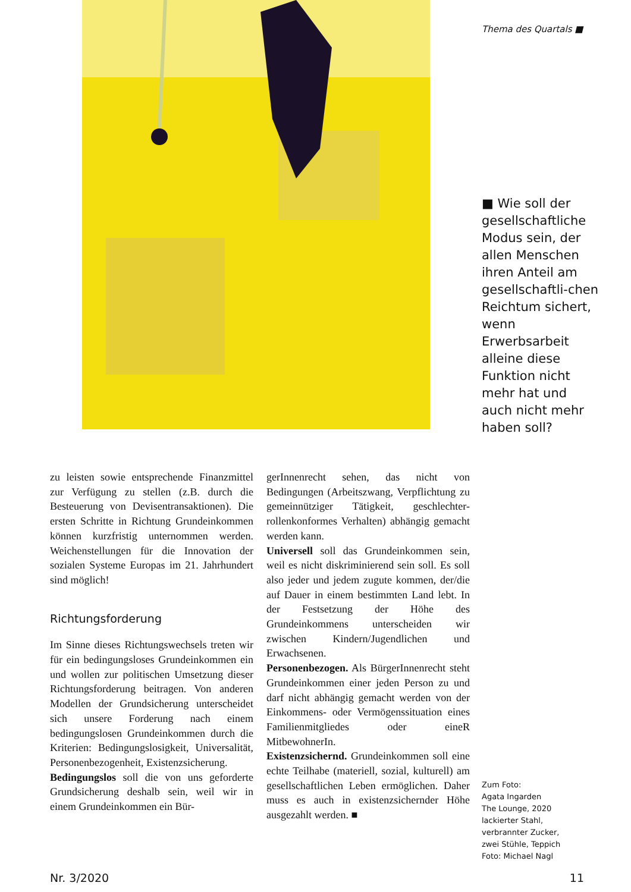Thema des Quartals ■
■ Wie soll der gesellschaftliche Modus sein, der allen Menschen ihren Anteil am gesellschaftli-chen Reichtum sichert, wenn Erwerbsarbeit alleine diese Funktion nicht mehr hat und auch nicht mehr haben soll?
zu leisten sowie entsprechende Finanzmittel zur Verfügung zu stellen (z.B. durch die Besteuerung von Devisentransaktionen). Die ersten Schritte in Richtung Grundeinkommen können kurzfristig unternommen werden. Weichenstellungen für die Innovation der sozialen Systeme Europas im 21. Jahrhundert sind möglich!
Richtungsforderung
Im Sinne dieses Richtungswechsels treten wir für ein bedingungsloses Grundeinkommen ein und wollen zur politischen Umsetzung dieser Richtungsforderung beitragen. Von anderen Modellen der Grundsicherung unterscheidet sich unsere Forderung nach einem bedingungslosen Grundeinkommen durch die Kriterien: Bedingungslosigkeit, Universalität, Personenbezogenheit, Existenzsicherung.
Bedingungslos soll die von uns geforderte Grundsicherung deshalb sein, weil wir in einem Grundeinkommen ein Bür-
gerInnenrecht sehen, das nicht von Bedingungen (Arbeitszwang, Verpflichtung zu gemeinnütziger Tätigkeit, geschlechter-rollenkonformes Verhalten) abhängig gemacht werden kann.
Universell soll das Grundeinkommen sein, weil es nicht diskriminierend sein soll. Es soll also jeder und jedem zugute kommen, der/die auf Dauer in einem bestimmten Land lebt. In der Festsetzung der Höhe des Grundeinkommens unterscheiden wir zwischen Kindern/Jugendlichen und Erwachsenen.
Personenbezogen. Als BürgerInnenrecht steht Grundeinkommen einer jeden Person zu und darf nicht abhängig gemacht werden von der Einkommens- oder Vermögenssituation eines Familienmitgliedes oder eineR MitbewohnerIn.
Existenzsichernd. Grundeinkommen soll eine echte Teilhabe (materiell, sozial, kulturell) am gesellschaftlichen Leben ermöglichen. Daher muss es auch in existenzsichernder Höhe ausgezahlt werden. ■
Zum Foto:
Agata Ingarden
The Lounge, 2020
lackierter Stahl,
verbrannter Zucker,
zwei Stühle, Teppich
Foto: Michael Nagl
Nr. 3/2020 11